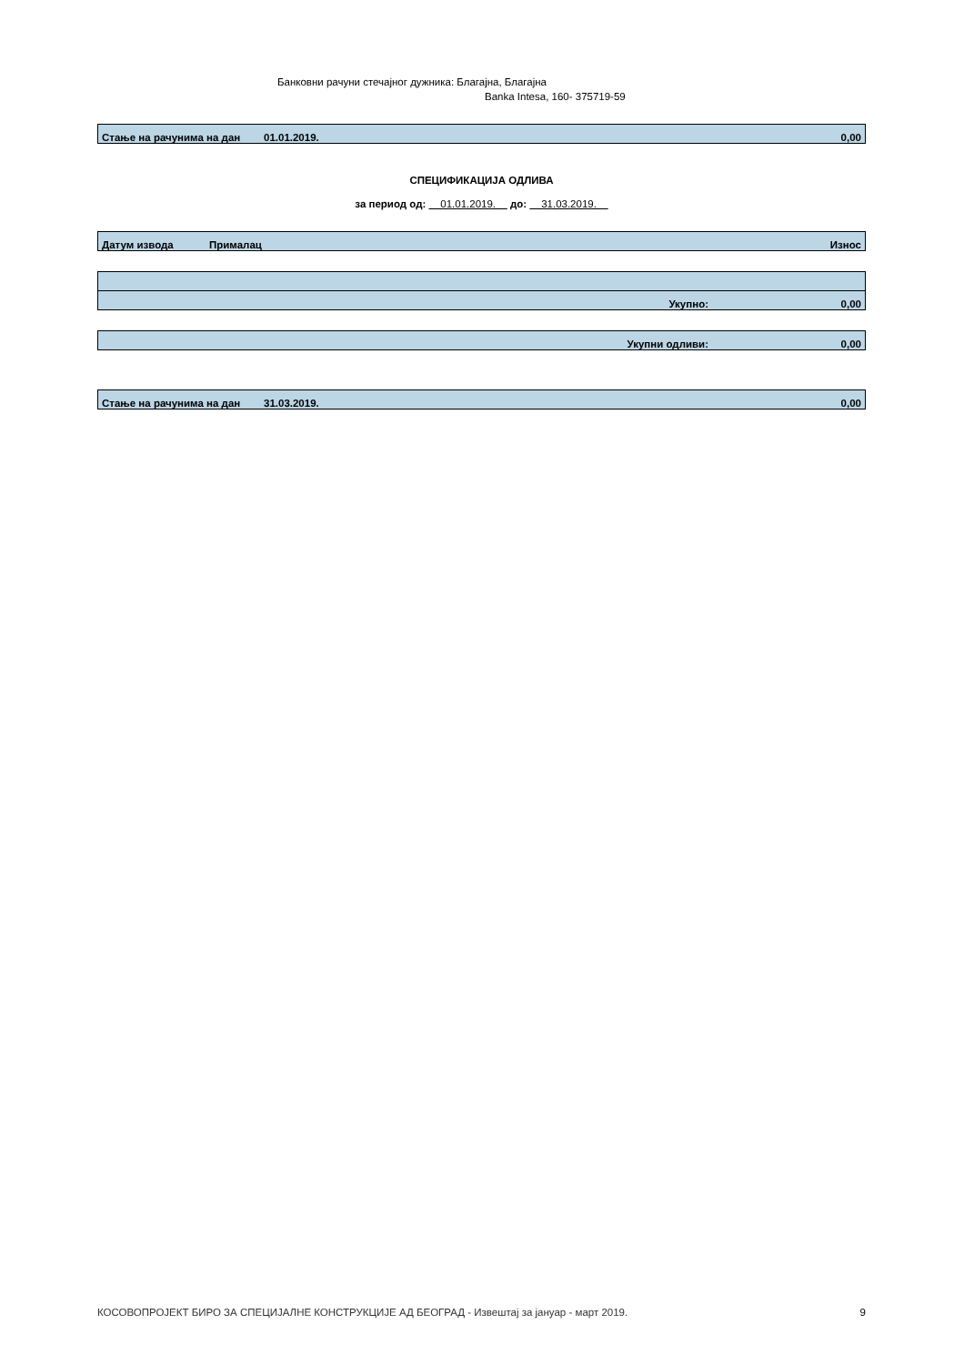Банковни рачуни стечајног дужника: Благајна, Благајна
Banka Intesa, 160- 375719-59
| Стање на рачунима на дан | 01.01.2019. | 0,00 |
СПЕЦИФИКАЦИЈА ОДЛИВА
за период од: 01.01.2019. до: 31.03.2019.
| Датум извода | Прималац | Износ |
| --- | --- | --- |
| Укупно: | 0,00 |
| Укупни одливи: | 0,00 |
| Стање на рачунима на дан | 31.03.2019. | 0,00 |
КОСОВОПРОЈЕКТ БИРО ЗА СПЕЦИЈАЛНЕ КОНСТРУКЦИЈЕ АД БЕОГРАД - Извештај за јануар - март 2019. 9